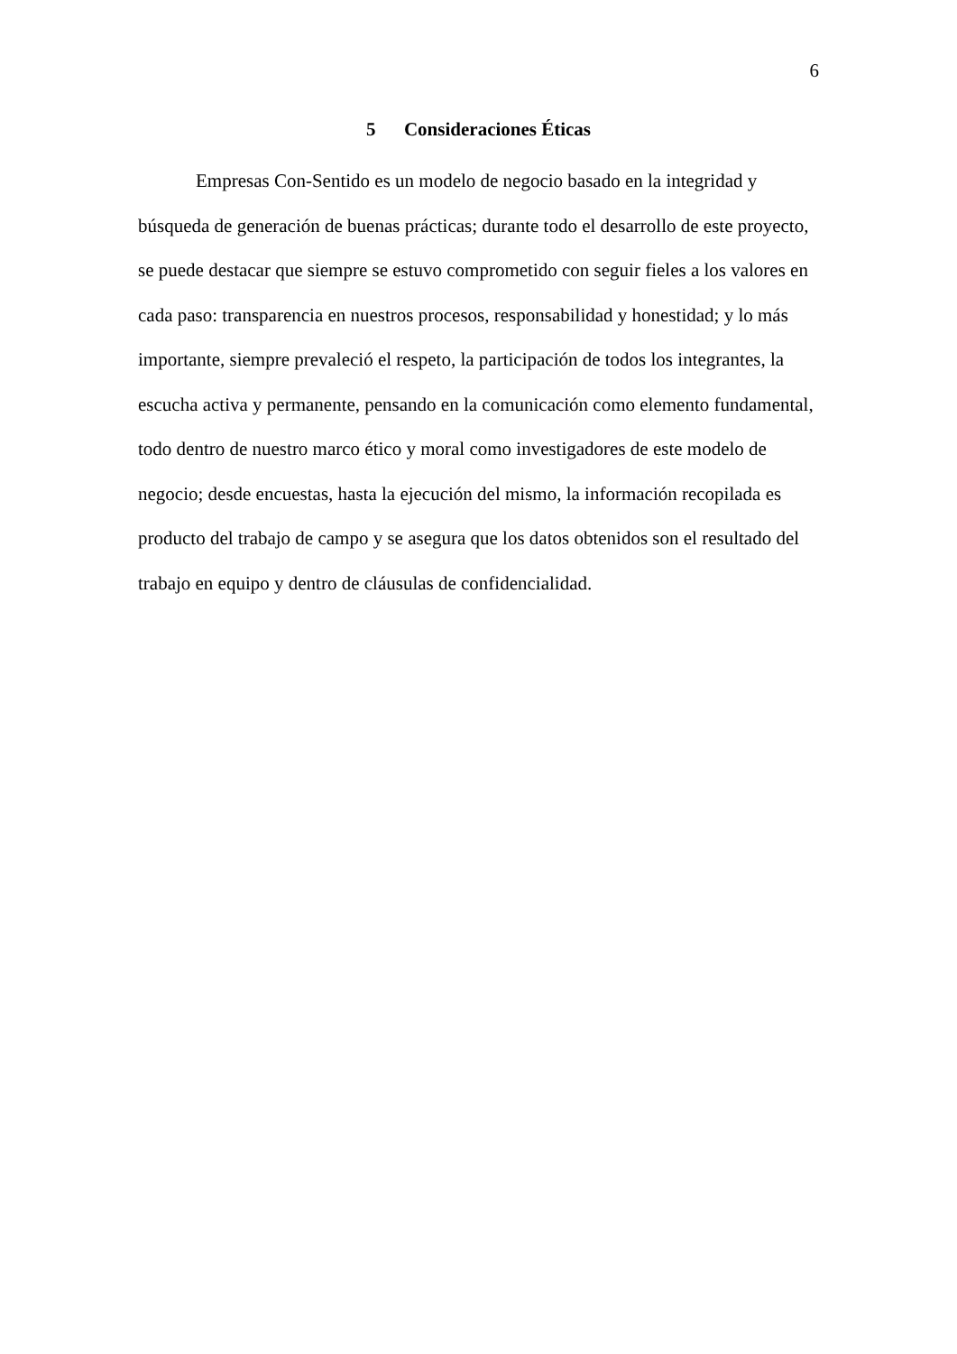6
5 Consideraciones Éticas
Empresas Con-Sentido es un modelo de negocio basado en la integridad y búsqueda de generación de buenas prácticas; durante todo el desarrollo de este proyecto, se puede destacar que siempre se estuvo comprometido con seguir fieles a los valores en cada paso: transparencia en nuestros procesos, responsabilidad y honestidad; y lo más importante, siempre prevaleció el respeto, la participación de todos los integrantes, la escucha activa y permanente, pensando en la comunicación como elemento fundamental, todo dentro de nuestro marco ético y moral como investigadores de este modelo de negocio; desde encuestas, hasta la ejecución del mismo, la información recopilada es producto del trabajo de campo y se asegura que los datos obtenidos son el resultado del trabajo en equipo y dentro de cláusulas de confidencialidad.